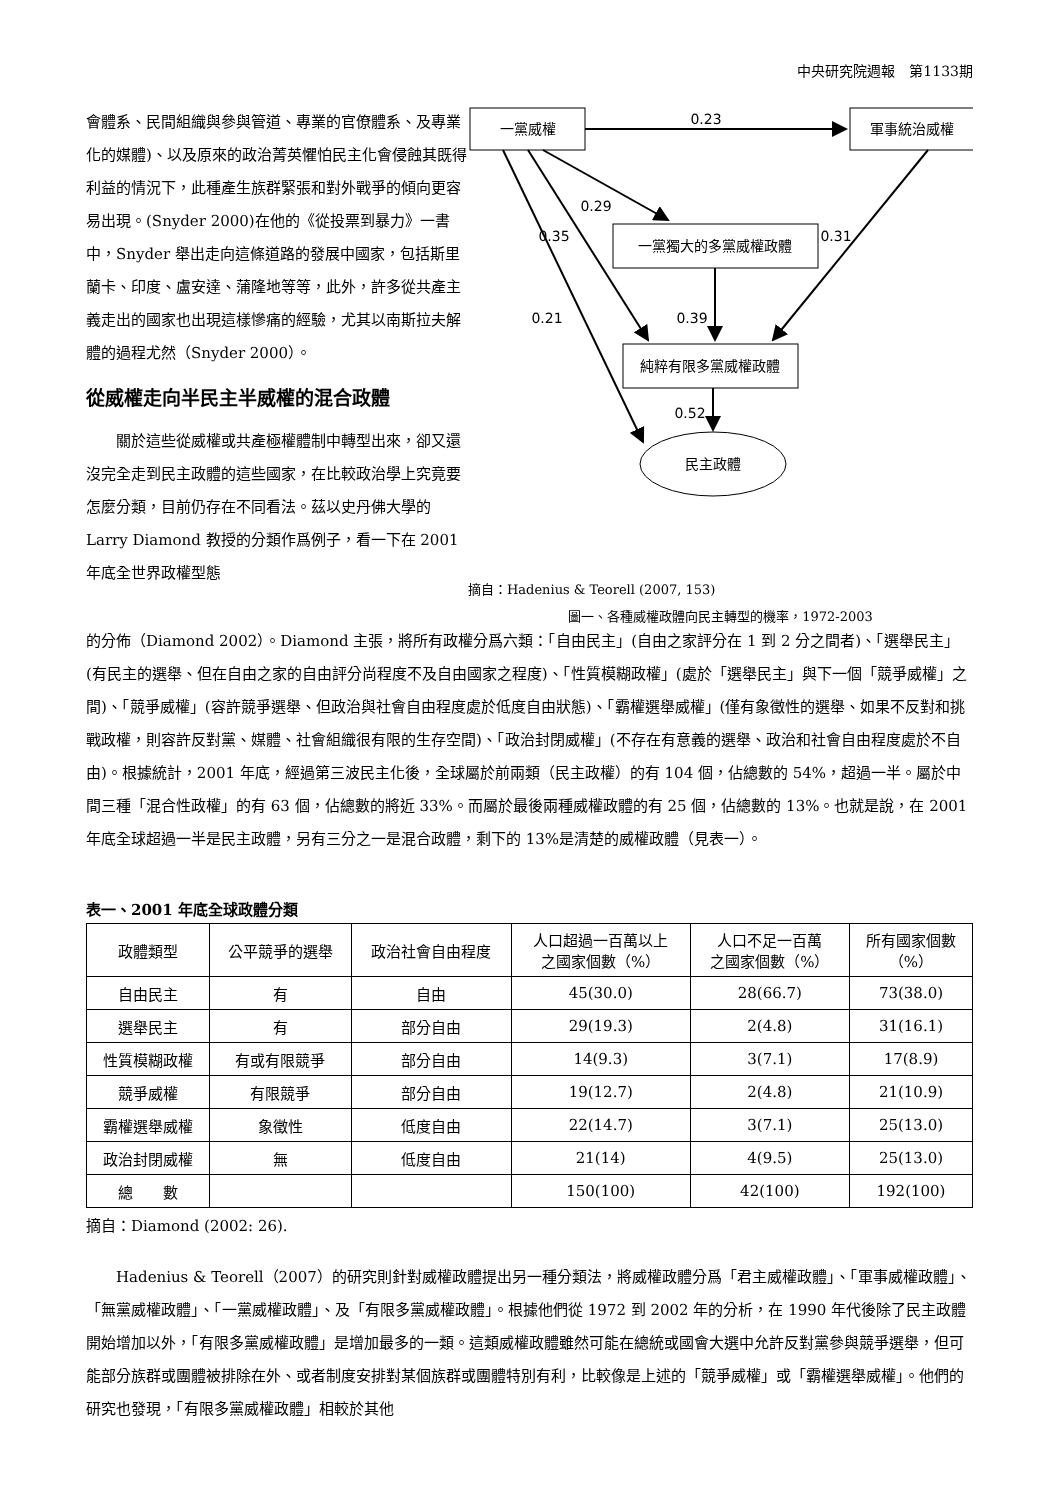中央研究院週報　第1133期
會體系、民間組織與參與管道、專業的官僚體系、及專業化的媒體)、以及原來的政治菁英懼怕民主化會侵蝕其既得利益的情況下，此種產生族群緊張和對外戰爭的傾向更容易出現。(Snyder 2000)在他的《從投票到暴力》一書中，Snyder 舉出走向這條道路的發展中國家，包括斯里蘭卡、印度、盧安達、蒲隆地等等，此外，許多從共產主義走出的國家也出現這樣慘痛的經驗，尤其以南斯拉夫解體的過程尤然（Snyder 2000）。
從威權走向半民主半威權的混合政體
關於這些從威權或共產極權體制中轉型出來，卻又還沒完全走到民主政體的這些國家，在比較政治學上究竟要怎麼分類，目前仍存在不同看法。茲以史丹佛大學的 Larry Diamond 教授的分類作爲例子，看一下在 2001 年底全世界政權型態
一黨威權
軍事統治威權
一黨獨大的多黨威權政體
純粹有限多黨威權政體
民主政體
0.23
0.29
0.35
0.31
0.21
0.39
0.52
摘自：Hadenius & Teorell (2007, 153)
圖一、各種威權政體向民主轉型的機率，1972-2003
的分佈（Diamond 2002）。Diamond 主張，將所有政權分爲六類：「自由民主」(自由之家評分在 1 到 2 分之間者)、「選舉民主」(有民主的選舉、但在自由之家的自由評分尚程度不及自由國家之程度)、「性質模糊政權」(處於「選舉民主」與下一個「競爭威權」之間)、「競爭威權」(容許競爭選舉、但政治與社會自由程度處於低度自由狀態)、「霸權選舉威權」(僅有象徵性的選舉、如果不反對和挑戰政權，則容許反對黨、媒體、社會組織很有限的生存空間)、「政治封閉威權」(不存在有意義的選舉、政治和社會自由程度處於不自由)。根據統計，2001 年底，經過第三波民主化後，全球屬於前兩類（民主政權）的有 104 個，佔總數的 54%，超過一半。屬於中間三種「混合性政權」的有 63 個，佔總數的將近 33%。而屬於最後兩種威權政體的有 25 個，佔總數的 13%。也就是說，在 2001 年底全球超過一半是民主政體，另有三分之一是混合政體，剩下的 13%是清楚的威權政體（見表一）。
表一、2001 年底全球政體分類
| 政體類型 | 公平競爭的選舉 | 政治社會自由程度 | 人口超過一百萬以上 之國家個數（%） | 人口不足一百萬 之國家個數（%） | 所有國家個數 （%） |
| --- | --- | --- | --- | --- | --- |
| 自由民主 | 有 | 自由 | 45(30.0) | 28(66.7) | 73(38.0) |
| 選舉民主 | 有 | 部分自由 | 29(19.3) | 2(4.8) | 31(16.1) |
| 性質模糊政權 | 有或有限競爭 | 部分自由 | 14(9.3) | 3(7.1) | 17(8.9) |
| 競爭威權 | 有限競爭 | 部分自由 | 19(12.7) | 2(4.8) | 21(10.9) |
| 霸權選舉威權 | 象徵性 | 低度自由 | 22(14.7) | 3(7.1) | 25(13.0) |
| 政治封閉威權 | 無 | 低度自由 | 21(14) | 4(9.5) | 25(13.0) |
| 總 數 | | | 150(100) | 42(100) | 192(100) |
摘自：Diamond (2002: 26).
Hadenius & Teorell（2007）的研究則針對威權政體提出另一種分類法，將威權政體分爲「君主威權政體」、「軍事威權政體」、「無黨威權政體」、「一黨威權政體」、及「有限多黨威權政體」。根據他們從 1972 到 2002 年的分析，在 1990 年代後除了民主政體開始增加以外，「有限多黨威權政體」是增加最多的一類。這類威權政體雖然可能在總統或國會大選中允許反對黨參與競爭選舉，但可能部分族群或團體被排除在外、或者制度安排對某個族群或團體特別有利，比較像是上述的「競爭威權」或「霸權選舉威權」。他們的研究也發現，「有限多黨威權政體」相較於其他